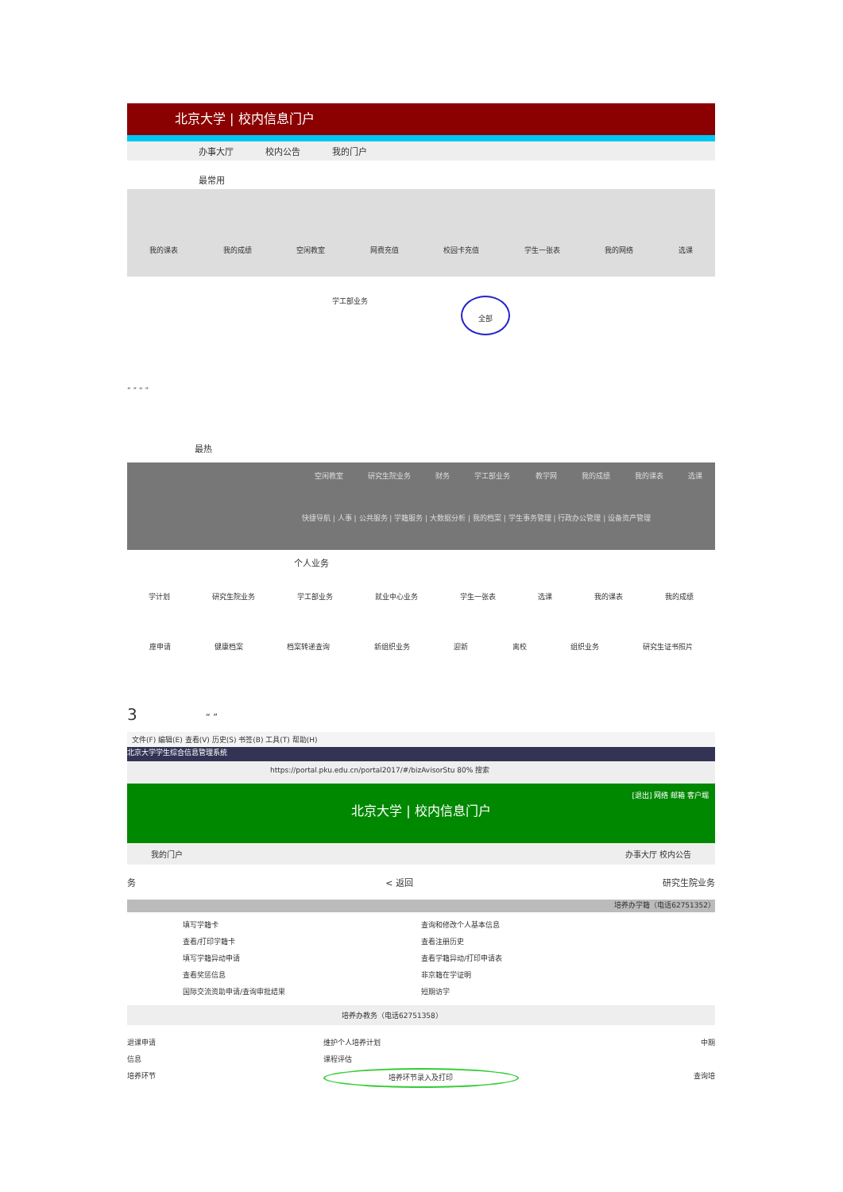北京大学 | 校内信息门户
办事大厅 校内公告 我的门户
最常用
我的课表 我的成绩 空闲教室 网费充值 校园卡充值 学生一张表 我的网络 选课
学工部业务 全部
“ ” “ ”
最热
空闲教室 研究生院业务 财务 学工部业务 教学网 我的成绩 我的课表 选课
快捷导航 | 人事 | 公共服务 | 学籍服务 | 大数据分析 | 我的档案 | 学生事务管理 | 行政办公管理 | 设备资产管理
个人业务
学计划 研究生院业务 学工部业务 就业中心业务 学生一张表 选课 我的课表 我的成绩
座申请 健康档案 档案转递查询 新组织业务 迎新 离校 组织业务 研究生证书照片
3 “ ”
文件(F) 编辑(E) 查看(V) 历史(S) 书签(B) 工具(T) 帮助(H)
北京大学学生综合信息管理系统
https://portal.pku.edu.cn/portal2017/#/bizAvisorStu 80% 搜索
[退出] 网络 邮箱 客户端
北京大学 | 校内信息门户
我的门户 办事大厅 校内公告
务 < 返回 研究生院业务
培养办学籍（电话62751352）
填写学籍卡 查询和修改个人基本信息 查看/打印学籍卡 查看注册历史 填写学籍异动申请 查看学籍异动/打印申请表 查看奖惩信息 非京籍在学证明 国际交流资助申请/查询审批结果 短期访学
培养办教务（电话62751358）
退课申请 维护个人培养计划 中期 信息 课程评估 培养环节 培养环节录入及打印 查询培